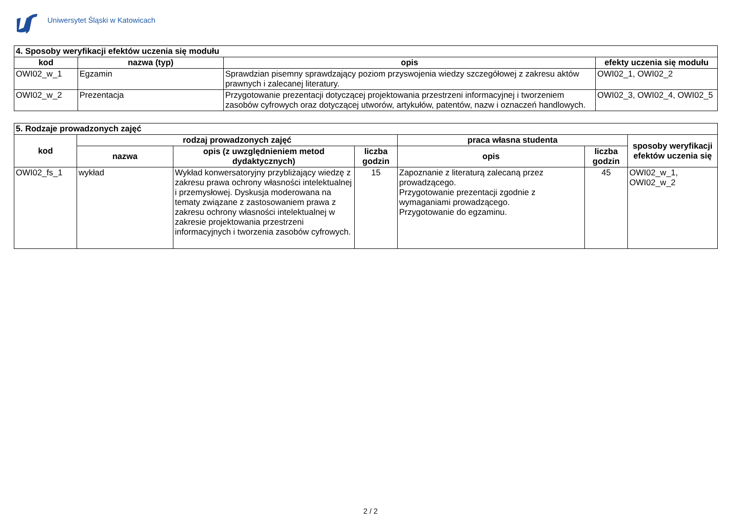Uniwersytet Śląski w Katowicach
| 4. Sposoby weryfikacji efektów uczenia się modułu | | | |
| --- | --- | --- | --- |
| kod | nazwa (typ) | opis | efekty uczenia się modułu |
| OWI02_w_1 | Egzamin | Sprawdzian pisemny sprawdzający poziom przyswojenia wiedzy szczegółowej z zakresu aktów prawnych i zalecanej literatury. | OWI02_1, OWI02_2 |
| OWI02_w_2 | Prezentacja | Przygotowanie prezentacji dotyczącej projektowania przestrzeni informacyjnej i tworzeniem zasobów cyfrowych oraz dotyczącej utworów, artykułów, patentów, nazw i oznaczeń handlowych. | OWI02_3, OWI02_4, OWI02_5 |
| 5. Rodzaje prowadzonych zajęć | | | | | | |
| --- | --- | --- | --- | --- | --- | --- |
| kod | rodzaj prowadzonych zajęć | | | praca własna studenta | | sposoby weryfikacji efektów uczenia się |
| | nazwa | opis (z uwzględnieniem metod dydaktycznych) | liczba godzin | opis | liczba godzin | |
| OWI02_fs_1 | wykład | Wykład konwersatoryjny przybliżający wiedzę z zakresu prawa ochrony własności intelektualnej i przemysłowej. Dyskusja moderowana na tematy związane z zastosowaniem prawa z zakresu ochrony własności intelektualnej w zakresie projektowania przestrzeni informacyjnych i tworzenia zasobów cyfrowych. | 15 | Zapoznanie z literaturą zalecaną przez prowadzącego. Przygotowanie prezentacji zgodnie z wymaganiami prowadzącego. Przygotowanie do egzaminu. | 45 | OWI02_w_1, OWI02_w_2 |
2 / 2